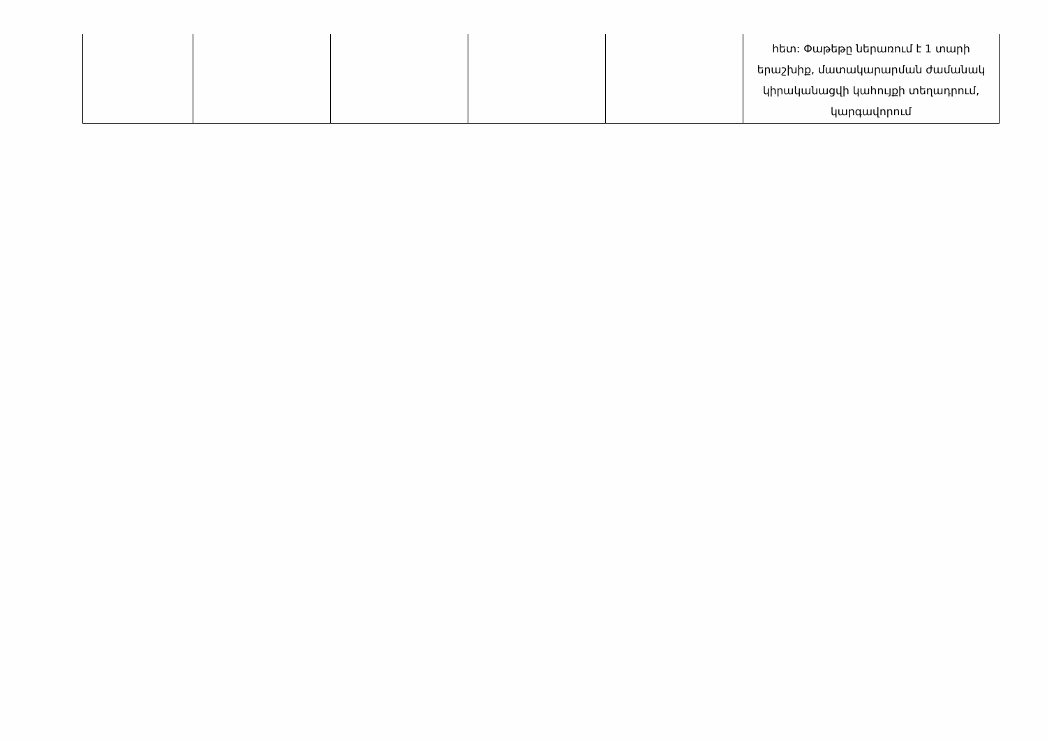| | | | | | հետ: Փաթեթը ներառում է 1 տարի երաշխիք, մատակարարման ժամանակ կիրականացվի կահույքի տեղադրում, կարգավորում |